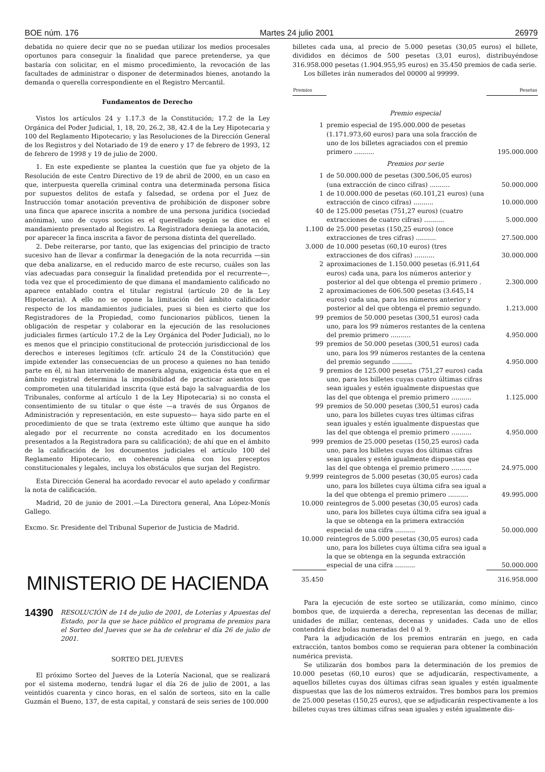BOE núm. 176 Martes 24 julio 2001 26979
debatida no quiere decir que no se puedan utilizar los medios procesales oportunos para conseguir la finalidad que parece pretenderse, ya que bastaría con solicitar, en el mismo procedimiento, la revocación de las facultades de administrar o disponer de determinados bienes, anotando la demanda o querella correspondiente en el Registro Mercantil.
Fundamentos de Derecho
Vistos los artículos 24 y 1.17.3 de la Constitución; 17.2 de la Ley Orgánica del Poder Judicial, 1, 18, 20, 26.2, 38, 42.4 de la Ley Hipotecaria y 100 del Reglamento Hipotecario; y las Resoluciones de la Dirección General de los Registros y del Notariado de 19 de enero y 17 de febrero de 1993, 12 de febrero de 1998 y 19 de julio de 2000.
1. En este expediente se plantea la cuestión que fue ya objeto de la Resolución de este Centro Directivo de 19 de abril de 2000, en un caso en que, interpuesta querella criminal contra una determinada persona física por supuestos delitos de estafa y falsedad, se ordena por el Juez de Instrucción tomar anotación preventiva de prohibición de disponer sobre una finca que aparece inscrita a nombre de una persona jurídica (sociedad anónima), uno de cuyos socios es el querellado según se dice en el mandamiento presentado al Registro. La Registradora deniega la anotación, por aparecer la finca inscrita a favor de persona distinta del querellado.
2. Debe reiterarse, por tanto, que las exigencias del principio de tracto sucesivo han de llevar a confirmar la denegación de la nota recurrida —sin que deba analizarse, en el reducido marco de este recurso, cuáles son las vías adecuadas para conseguir la finalidad pretendida por el recurrente—, toda vez que el procedimiento de que dimana el mandamiento calificado no aparece entablado contra el titular registral (artículo 20 de la Ley Hipotecaria). A ello no se opone la limitación del ámbito calificador respecto de los mandamientos judiciales, pues si bien es cierto que los Registradores de la Propiedad, como funcionarios públicos, tienen la obligación de respetar y colaborar en la ejecución de las resoluciones judiciales firmes (artículo 17.2 de la Ley Orgánica del Poder Judicial), no lo es menos que el principio constitucional de protección jurisdiccional de los derechos e intereses legítimos (cfr. artículo 24 de la Constitución) que impide extender las consecuencias de un proceso a quienes no han tenido parte en él, ni han intervenido de manera alguna, exigencia ésta que en el ámbito registral determina la imposibilidad de practicar asientos que comprometen una titularidad inscrita (que está bajo la salvaguardia de los Tribunales, conforme al artículo 1 de la Ley Hipotecaria) si no consta el consentimiento de su titular o que éste —a través de sus Órganos de Administración y representación, en este supuesto— haya sido parte en el procedimiento de que se trata (extremo este último que aunque ha sido alegado por el recurrente no consta acreditado en los documentos presentados a la Registradora para su calificación); de ahí que en el ámbito de la calificación de los documentos judiciales el artículo 100 del Reglamento Hipotecario, en coherencia plena con los preceptos constitucionales y legales, incluya los obstáculos que surjan del Registro.
Esta Dirección General ha acordado revocar el auto apelado y confirmar la nota de calificación.
Madrid, 20 de junio de 2001.—La Directora general, Ana López-Monís Gallego.
Excmo. Sr. Presidente del Tribunal Superior de Justicia de Madrid.
MINISTERIO DE HACIENDA
14390
RESOLUCIÓN de 14 de julio de 2001, de Loterías y Apuestas del Estado, por la que se hace público el programa de premios para el Sorteo del Jueves que se ha de celebrar el día 26 de julio de 2001.
SORTEO DEL JUEVES
El próximo Sorteo del Jueves de la Lotería Nacional, que se realizará por el sistema moderno, tendrá lugar el día 26 de julio de 2001, a las veintidós cuarenta y cinco horas, en el salón de sorteos, sito en la calle Guzmán el Bueno, 137, de esta capital, y constará de seis series de 100.000
billetes cada una, al precio de 5.000 pesetas (30,05 euros) el billete, divididos en décimos de 500 pesetas (3,01 euros), distribuyéndose 316.958.000 pesetas (1.904.955,95 euros) en 35.450 premios de cada serie.
Los billetes irán numerados del 00000 al 99999.
| Premios | | Pesetas |
| --- | --- | --- |
| Premio especial | | |
| 1 | premio especial de 195.000.000 de pesetas (1.171.973,60 euros) para una sola fracción de uno de los billetes agraciados con el premio primero .......... | 195.000.000 |
| Premios por serie | | |
| 1 | de 50.000.000 de pesetas (300.506,05 euros) (una extracción de cinco cifras) .......... | 50.000.000 |
| 1 | de 10.000.000 de pesetas (60.101,21 euros) (una extracción de cinco cifras) .......... | 10.000.000 |
| 40 | de 125.000 pesetas (751,27 euros) (cuatro extracciones de cuatro cifras) .......... | 5.000.000 |
| 1.100 | de 25.000 pesetas (150,25 euros) (once extracciones de tres cifras) .......... | 27.500.000 |
| 3.000 | de 10.000 pesetas (60,10 euros) (tres extracciones de dos cifras) .......... | 30.000.000 |
| 2 | aproximaciones de 1.150.000 pesetas (6.911,64 euros) cada una, para los números anterior y posterior al del que obtenga el premio primero . | 2.300.000 |
| 2 | aproximaciones de 606.500 pesetas (3.645,14 euros) cada una, para los números anterior y posterior al del que obtenga el premio segundo. | 1.213.000 |
| 99 | premios de 50.000 pesetas (300,51 euros) cada uno, para los 99 números restantes de la centena del premio primero .......... | 4.950.000 |
| 99 | premios de 50.000 pesetas (300,51 euros) cada uno, para los 99 números restantes de la centena del premio segundo .......... | 4.950.000 |
| 9 | premios de 125.000 pesetas (751,27 euros) cada uno, para los billetes cuyas cuatro últimas cifras sean iguales y estén igualmente dispuestas que las del que obtenga el premio primero .......... | 1.125.000 |
| 99 | premios de 50.000 pesetas (300,51 euros) cada uno, para los billetes cuyas tres últimas cifras sean iguales y estén igualmente dispuestas que las del que obtenga el premio primero .......... | 4.950.000 |
| 999 | premios de 25.000 pesetas (150,25 euros) cada uno, para los billetes cuyas dos últimas cifras sean iguales y estén igualmente dispuestas que las del que obtenga el premio primero .......... | 24.975.000 |
| 9.999 | reintegros de 5.000 pesetas (30,05 euros) cada uno, para los billetes cuya última cifra sea igual a la del que obtenga el premio primero .......... | 49.995.000 |
| 10.000 | reintegros de 5.000 pesetas (30,05 euros) cada uno, para los billetes cuya última cifra sea igual a la que se obtenga en la primera extracción especial de una cifra .......... | 50.000.000 |
| 10.000 | reintegros de 5.000 pesetas (30,05 euros) cada uno, para los billetes cuya última cifra sea igual a la que se obtenga en la segunda extracción especial de una cifra .......... | 50.000.000 |
| 35.450 | | 316.958.000 |
Para la ejecución de este sorteo se utilizarán, como mínimo, cinco bombos que, de izquierda a derecha, representan las decenas de millar, unidades de millar, centenas, decenas y unidades. Cada uno de ellos contendrá diez bolas numeradas del 0 al 9.
Para la adjudicación de los premios entrarán en juego, en cada extracción, tantos bombos como se requieran para obtener la combinación numérica prevista.
Se utilizarán dos bombos para la determinación de los premios de 10.000 pesetas (60,10 euros) que se adjudicarán, respectivamente, a aquellos billetes cuyas dos últimas cifras sean iguales y estén igualmente dispuestas que las de los números extraídos. Tres bombos para los premios de 25.000 pesetas (150,25 euros), que se adjudicarán respectivamente a los billetes cuyas tres últimas cifras sean iguales y estén igualmente dis-